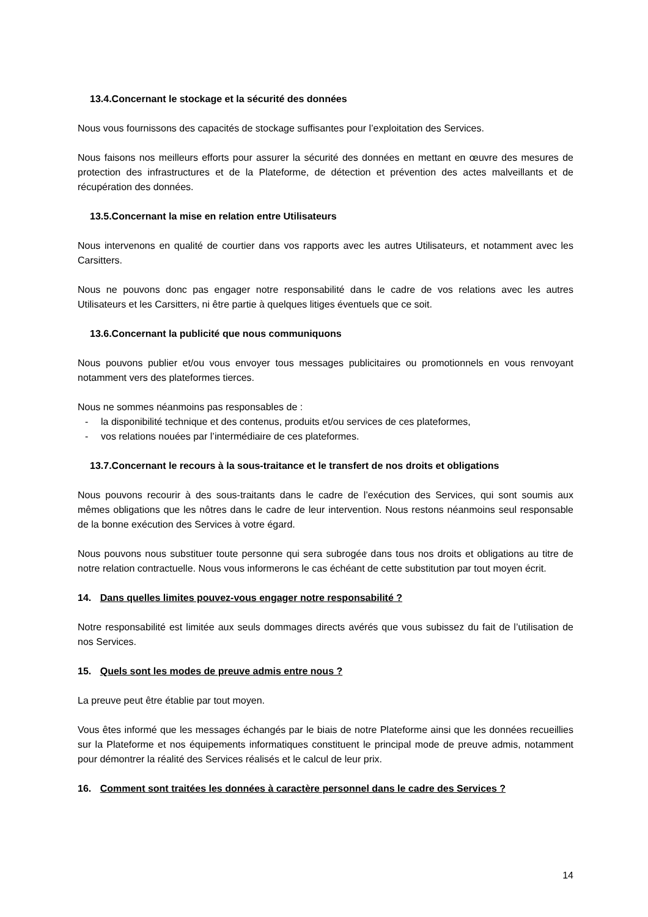13.4.Concernant le stockage et la sécurité des données
Nous vous fournissons des capacités de stockage suffisantes pour l’exploitation des Services.
Nous faisons nos meilleurs efforts pour assurer la sécurité des données en mettant en œuvre des mesures de protection des infrastructures et de la Plateforme, de détection et prévention des actes malveillants et de récupération des données.
13.5.Concernant la mise en relation entre Utilisateurs
Nous intervenons en qualité de courtier dans vos rapports avec les autres Utilisateurs, et notamment avec les Carsitters.
Nous ne pouvons donc pas engager notre responsabilité dans le cadre de vos relations avec les autres Utilisateurs et les Carsitters, ni être partie à quelques litiges éventuels que ce soit.
13.6.Concernant la publicité que nous communiquons
Nous pouvons publier et/ou vous envoyer tous messages publicitaires ou promotionnels en vous renvoyant notamment vers des plateformes tierces.
Nous ne sommes néanmoins pas responsables de :
- la disponibilité technique et des contenus, produits et/ou services de ces plateformes,
- vos relations nouées par l’intermédiaire de ces plateformes.
13.7.Concernant le recours à la sous-traitance et le transfert de nos droits et obligations
Nous pouvons recourir à des sous-traitants dans le cadre de l’exécution des Services, qui sont soumis aux mêmes obligations que les nôtres dans le cadre de leur intervention. Nous restons néanmoins seul responsable de la bonne exécution des Services à votre égard.
Nous pouvons nous substituer toute personne qui sera subrogée dans tous nos droits et obligations au titre de notre relation contractuelle. Nous vous informerons le cas échéant de cette substitution par tout moyen écrit.
14. Dans quelles limites pouvez-vous engager notre responsabilité ?
Notre responsabilité est limitée aux seuls dommages directs avérés que vous subissez du fait de l’utilisation de nos Services.
15. Quels sont les modes de preuve admis entre nous ?
La preuve peut être établie par tout moyen.
Vous êtes informé que les messages échangés par le biais de notre Plateforme ainsi que les données recueillies sur la Plateforme et nos équipements informatiques constituent le principal mode de preuve admis, notamment pour démontrer la réalité des Services réalisés et le calcul de leur prix.
16. Comment sont traitées les données à caractère personnel dans le cadre des Services ?
14